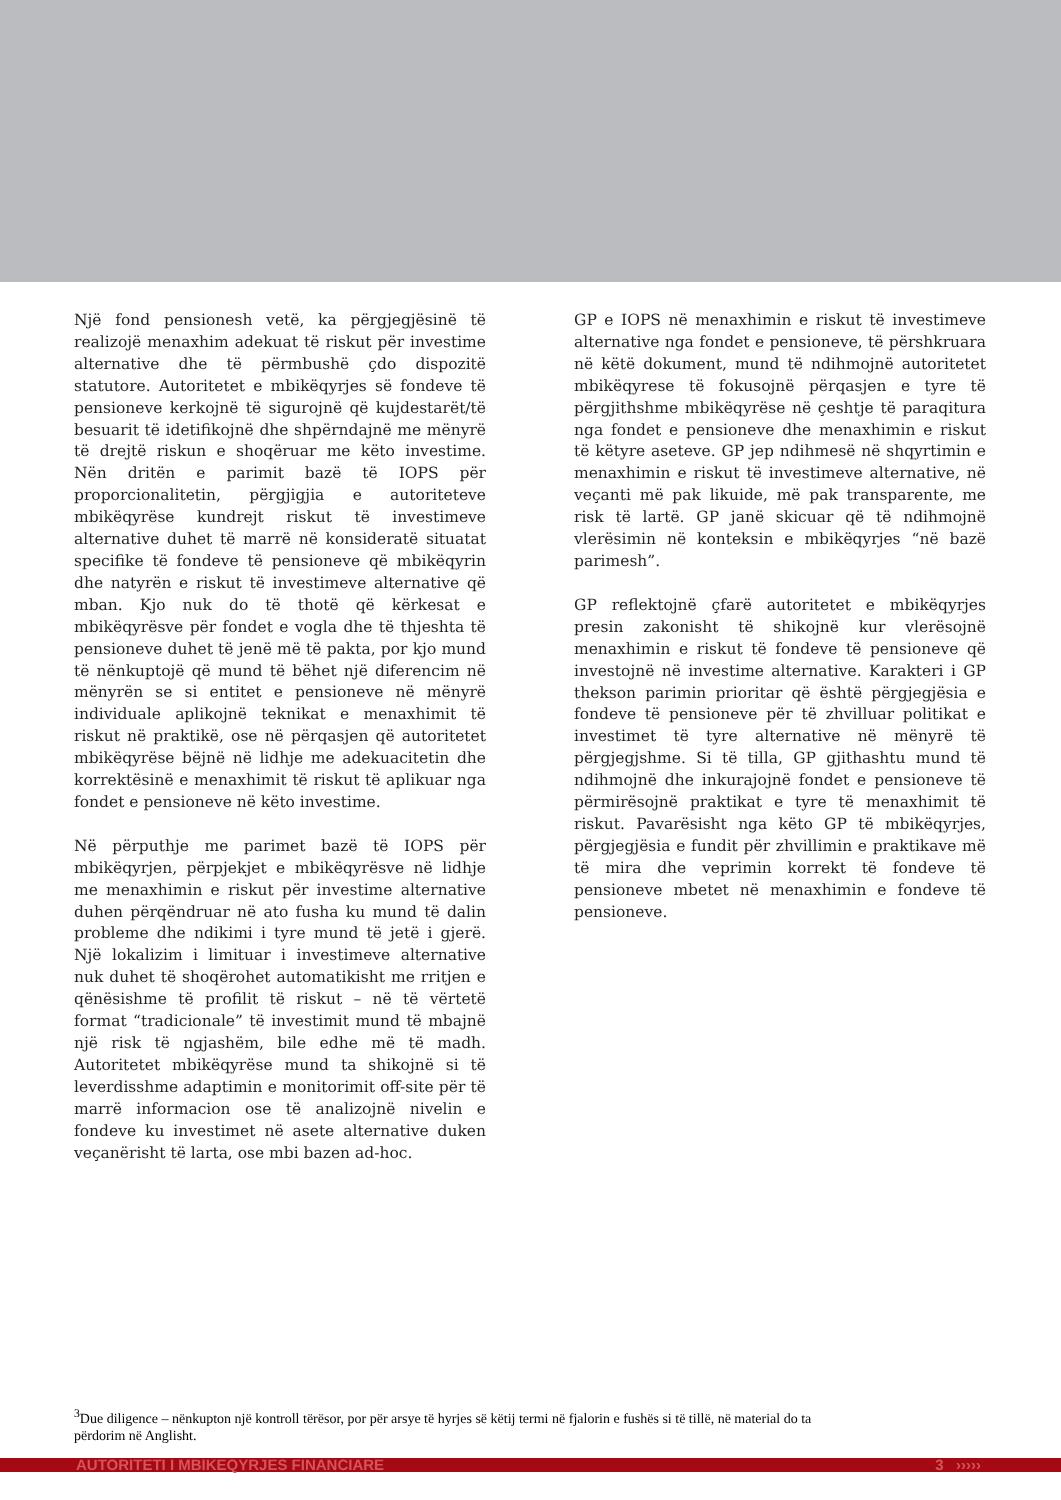Një fond pensionesh vetë, ka përgjegjësinë të realizojë menaxhim adekuat të riskut për investime alternative dhe të përmbushë çdo dispozitë statutore. Autoritetet e mbikëqyrjes së fondeve të pensioneve kerkojnë të sigurojnë që kujdestarët/të besuarit të idetifikojnë dhe shpërndajnë me mënyrë të drejtë riskun e shoqëruar me këto investime. Nën dritën e parimit bazë të IOPS për proporcionalitetin, përgjigjia e autoriteteve mbikëqyrëse kundrejt riskut të investimeve alternative duhet të marrë në konsideratë situatat specifike të fondeve të pensioneve që mbikëqyrin dhe natyrën e riskut të investimeve alternative që mban. Kjo nuk do të thotë që kërkesat e mbikëqyrësve për fondet e vogla dhe të thjeshta të pensioneve duhet të jenë më të pakta, por kjo mund të nënkuptojë që mund të bëhet një diferencim në mënyrën se si entitet e pensioneve në mënyrë individuale aplikojnë teknikat e menaxhimit të riskut në praktikë, ose në përqasjen që autoritetet mbikëqyrëse bëjnë në lidhje me adekuacitetin dhe korrektësinë e menaxhimit të riskut të aplikuar nga fondet e pensioneve në këto investime.
Në përputhje me parimet bazë të IOPS për mbikëqyrjen, përpjekjet e mbikëqyrësve në lidhje me menaxhimin e riskut për investime alternative duhen përqëndruar në ato fusha ku mund të dalin probleme dhe ndikimi i tyre mund të jetë i gjerë. Një lokalizim i limituar i investimeve alternative nuk duhet të shoqërohet automatikisht me rritjen e qënësishme të profilit të riskut – në të vërtetë format “tradicionale” të investimit mund të mbajnë një risk të ngjashëm, bile edhe më të madh. Autoritetet mbikëqyrëse mund ta shikojnë si të leverdisshme adaptimin e monitorimit off-site për të marrë informacion ose të analizojnë nivelin e fondeve ku investimet në asete alternative duken veçanërisht të larta, ose mbi bazen ad-hoc.
GP e IOPS në menaxhimin e riskut të investimeve alternative nga fondet e pensioneve, të përshkruara në këtë dokument, mund të ndihmojnë autoritetet mbikëqyrese të fokusojnë përqasjen e tyre të përgjithshme mbikëqyrëse në çeshtje të paraqitura nga fondet e pensioneve dhe menaxhimin e riskut të këtyre aseteve. GP jep ndihmesë në shqyrtimin e menaxhimin e riskut të investimeve alternative, në veçanti më pak likuide, më pak transparente, me risk të lartë. GP janë skicuar që të ndihmojnë vlerësimin në konteksin e mbikëqyrjes “në bazë parimesh”.
GP reflektojnë çfarë autoritetet e mbikëqyrjes presin zakonisht të shikojnë kur vlerësojnë menaxhimin e riskut të fondeve të pensioneve që investojnë në investime alternative. Karakteri i GP thekson parimin prioritar që është përgjegjësia e fondeve të pensioneve për të zhvilluar politikat e investimet të tyre alternative në mënyrë të përgjegjshme. Si të tilla, GP gjithashtu mund të ndihmojnë dhe inkurajojnë fondet e pensioneve të përmirësojnë praktikat e tyre të menaxhimit të riskut. Pavarësisht nga këto GP të mbikëqyrjes, përgjegjësia e fundit për zhvillimin e praktikave më të mira dhe veprimin korrekt të fondeve të pensioneve mbetet në menaxhimin e fondeve të pensioneve.
<sup>3</sup> Due diligence – nënkupton një kontroll tërësor, por për arsye të hyrjes së këtij termi në fjalorin e fushës si të tillë, në material do ta përdorim në Anglisht.
AUTORITETI I MBIKEQYRJES FINANCIARE 3 ›››››